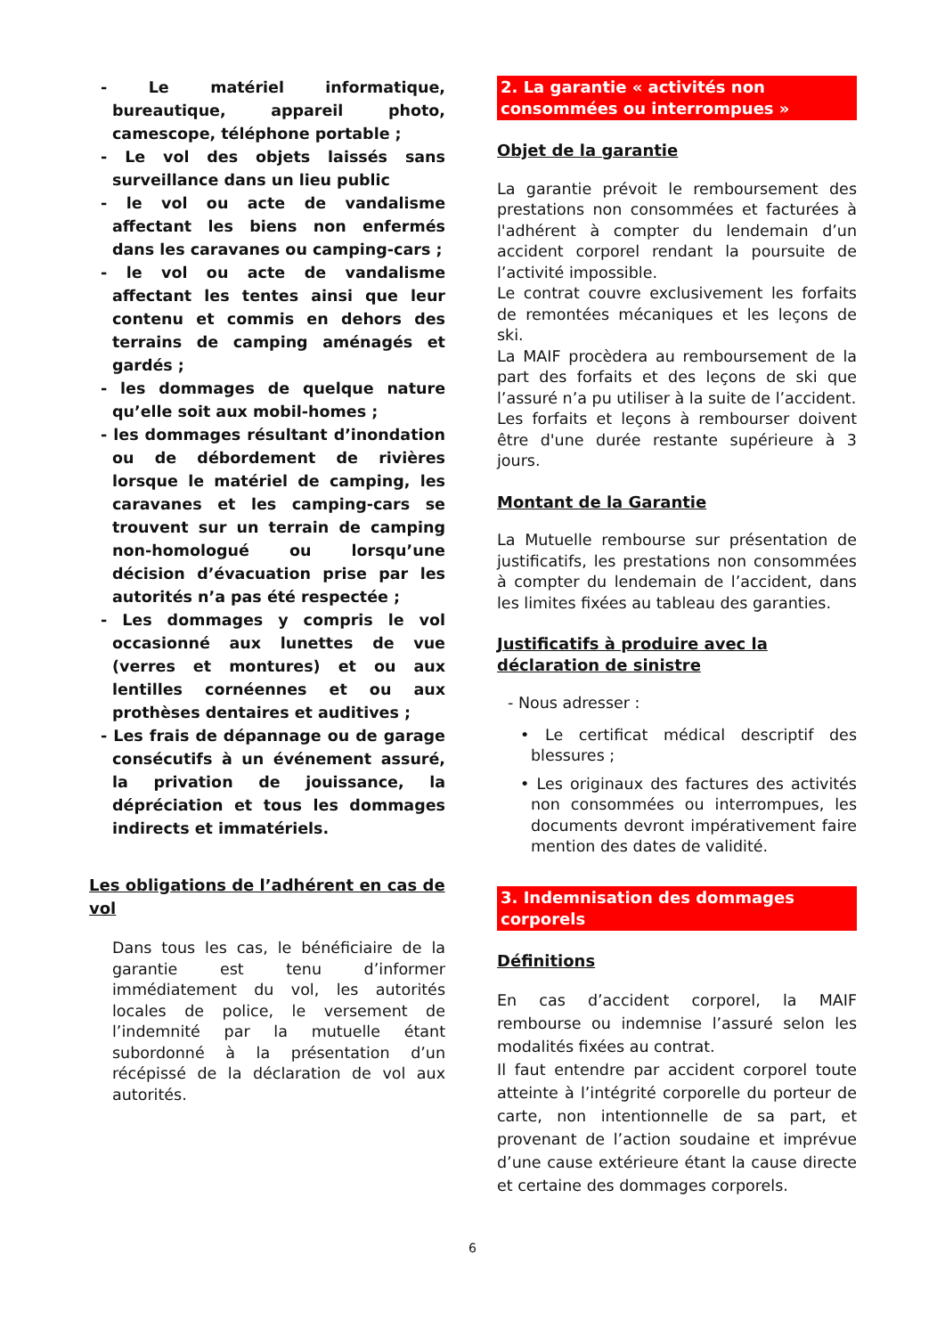- Le matériel informatique, bureautique, appareil photo, camescope, téléphone portable ;
- Le vol des objets laissés sans surveillance dans un lieu public
- le vol ou acte de vandalisme affectant les biens non enfermés dans les caravanes ou camping-cars ;
- le vol ou acte de vandalisme affectant les tentes ainsi que leur contenu et commis en dehors des terrains de camping aménagés et gardés ;
- les dommages de quelque nature qu’elle soit aux mobil-homes ;
- les dommages résultant d’inondation ou de débordement de rivières lorsque le matériel de camping, les caravanes et les camping-cars se trouvent sur un terrain de camping non-homologué ou lorsqu’une décision d’évacuation prise par les autorités n’a pas été respectée ;
- Les dommages y compris le vol occasionné aux lunettes de vue (verres et montures) et ou aux lentilles cornéennes et ou aux prothèses dentaires et auditives ;
- Les frais de dépannage ou de garage consécutifs à un événement assuré, la privation de jouissance, la dépréciation et tous les dommages indirects et immatériels.
Les obligations de l’adhérent en cas de vol
Dans tous les cas, le bénéficiaire de la garantie est tenu d’informer immédiatement du vol, les autorités locales de police, le versement de l’indemnité par la mutuelle étant subordonné à la présentation d’un récépissé de la déclaration de vol aux autorités.
2. La garantie « activités non consommées ou interrompues »
Objet de la garantie
La garantie prévoit le remboursement des prestations non consommées et facturées à l'adhérent à compter du lendemain d’un accident corporel rendant la poursuite de l’activité impossible.
Le contrat couvre exclusivement les forfaits de remontées mécaniques et les leçons de ski.
La MAIF procèdera au remboursement de la part des forfaits et des leçons de ski que l’assuré n’a pu utiliser à la suite de l’accident.
Les forfaits et leçons à rembourser doivent être d'une durée restante supérieure à 3 jours.
Montant de la Garantie
La Mutuelle rembourse sur présentation de justificatifs, les prestations non consommées à compter du lendemain de l’accident, dans les limites fixées au tableau des garanties.
Justificatifs à produire avec la déclaration de sinistre
- Nous adresser :
• Le certificat médical descriptif des blessures ;
• Les originaux des factures des activités non consommées ou interrompues, les documents devront impérativement faire mention des dates de validité.
3. Indemnisation des dommages corporels
Définitions
En cas d’accident corporel, la MAIF rembourse ou indemnise l’assuré selon les modalités fixées au contrat.
Il faut entendre par accident corporel toute atteinte à l’intégrité corporelle du porteur de carte, non intentionnelle de sa part, et provenant de l’action soudaine et imprévue d’une cause extérieure étant la cause directe et certaine des dommages corporels.
6